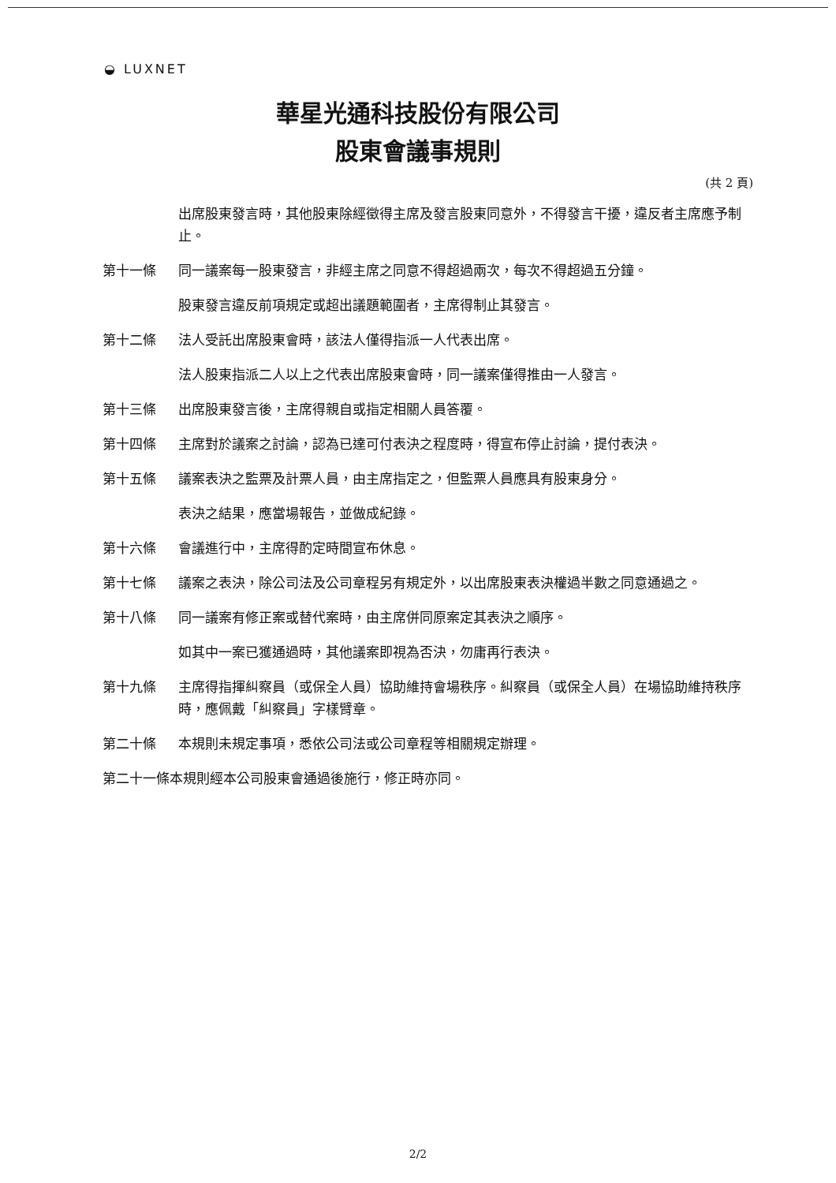◒ LUXNET
華星光通科技股份有限公司
股東會議事規則
(共 2 頁)
出席股東發言時，其他股東除經徵得主席及發言股東同意外，不得發言干擾，違反者主席應予制止。
第十一條 同一議案每一股東發言，非經主席之同意不得超過兩次，每次不得超過五分鐘。
股東發言違反前項規定或超出議題範圍者，主席得制止其發言。
第十二條 法人受託出席股東會時，該法人僅得指派一人代表出席。
法人股東指派二人以上之代表出席股東會時，同一議案僅得推由一人發言。
第十三條 出席股東發言後，主席得親自或指定相關人員答覆。
第十四條 主席對於議案之討論，認為已達可付表決之程度時，得宣布停止討論，提付表決。
第十五條 議案表決之監票及計票人員，由主席指定之，但監票人員應具有股東身分。
表決之結果，應當場報告，並做成紀錄。
第十六條 會議進行中，主席得酌定時間宣布休息。
第十七條 議案之表決，除公司法及公司章程另有規定外，以出席股東表決權過半數之同意通過之。
第十八條 同一議案有修正案或替代案時，由主席併同原案定其表決之順序。
如其中一案已獲通過時，其他議案即視為否決，勿庸再行表決。
第十九條 主席得指揮糾察員（或保全人員）協助維持會場秩序。糾察員（或保全人員）在場協助維持秩序時，應佩戴「糾察員」字樣臂章。
第二十條 本規則未規定事項，悉依公司法或公司章程等相關規定辦理。
第二十一條本規則經本公司股東會通過後施行，修正時亦同。
2/2